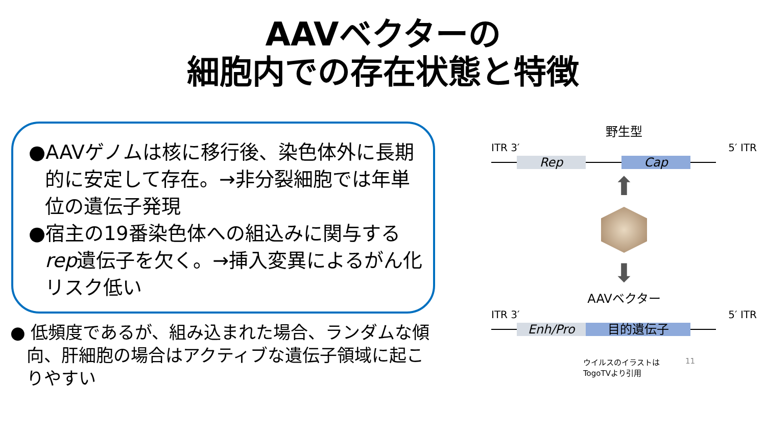AAVベクターの
細胞内での存在状態と特徴
●AAVゲノムは核に移行後、染色体外に長期的に安定して存在。→非分裂細胞では年単位の遺伝子発現
●宿主の19番染色体への組込みに関与するrep遺伝子を欠く。→挿入変異によるがん化リスク低い
● 低頻度であるが、組み込まれた場合、ランダムな傾向、肝細胞の場合はアクティブな遺伝子領域に起こりやすい
野生型
ITR 3′ 5′ ITR
Rep Cap
⬆
⬇
AAVベクター
ITR 3′ 5′ ITR
Enh/Pro 目的遺伝子
ウイルスのイラストは
TogoTVより引用 11